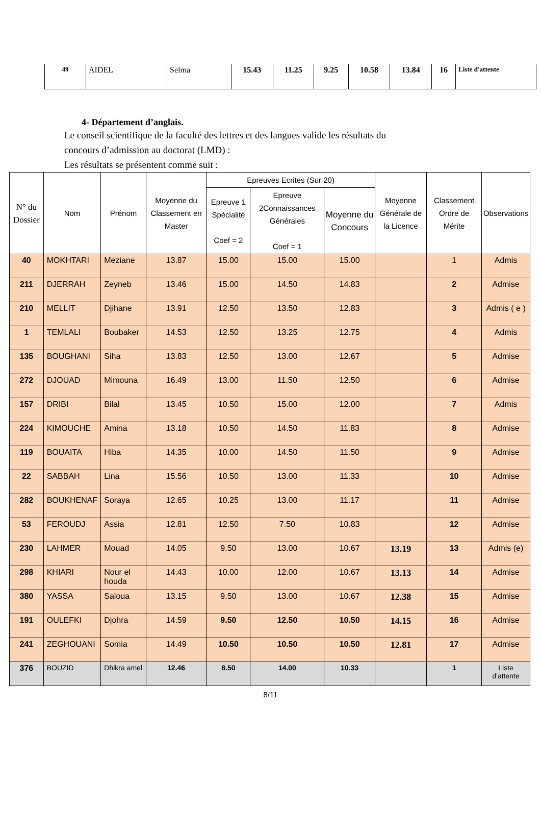| 49 | AIDEL | Selma | 15.43 | 11.25 | 9.25 | 10.58 | 13.84 | 16 | Liste d'attente |
4- Département d’anglais.
Le conseil scientifique de la faculté des lettres et des langues valide les résultats du
concours d’admission au doctorat (LMD) :
Les résultats se présentent comme suit :
| N° du Dossier | Nom | Prénom | Moyenne du Classement en Master | Epreuves Ecrites (Sur 20) | | | Moyenne Générale de la Licence | Classement Ordre de Mérite | Observations |
| --- | --- | --- | --- | --- | --- | --- | --- | --- | --- |
| | | | | Epreuve 1 Spécialité Coef = 2 | Epreuve 2Connaissances Générales Coef = 1 | Moyenne du Concours | | | |
| 40 | MOKHTARI | Meziane | 13.87 | 15.00 | 15.00 | 15.00 | | 1 | Admis |
| 211 | DJERRAH | Zeyneb | 13.46 | 15.00 | 14.50 | 14.83 | | 2 | Admise |
| 210 | MELLIT | Djihane | 13.91 | 12.50 | 13.50 | 12.83 | | 3 | Admis ( e ) |
| 1 | TEMLALI | Boubaker | 14.53 | 12.50 | 13.25 | 12.75 | | 4 | Admis |
| 135 | BOUGHANI | Siha | 13.83 | 12.50 | 13.00 | 12.67 | | 5 | Admise |
| 272 | DJOUAD | Mimouna | 16.49 | 13.00 | 11.50 | 12.50 | | 6 | Admise |
| 157 | DRIBI | Bilal | 13.45 | 10.50 | 15.00 | 12.00 | | 7 | Admis |
| 224 | KIMOUCHE | Amina | 13.18 | 10.50 | 14.50 | 11.83 | | 8 | Admise |
| 119 | BOUAITA | Hiba | 14.35 | 10.00 | 14.50 | 11.50 | | 9 | Admise |
| 22 | SABBAH | Lina | 15.56 | 10.50 | 13.00 | 11.33 | | 10 | Admise |
| 282 | BOUKHENAF | Soraya | 12.65 | 10.25 | 13.00 | 11.17 | | 11 | Admise |
| 53 | FEROUDJ | Assia | 12.81 | 12.50 | 7.50 | 10.83 | | 12 | Admise |
| 230 | LAHMER | Mouad | 14.05 | 9.50 | 13.00 | 10.67 | 13.19 | 13 | Admis (e) |
| 298 | KHIARI | Nour el houda | 14.43 | 10.00 | 12.00 | 10.67 | 13.13 | 14 | Admise |
| 380 | YASSA | Saloua | 13.15 | 9.50 | 13.00 | 10.67 | 12.38 | 15 | Admise |
| 191 | OULEFKI | Djohra | 14.59 | 9.50 | 12.50 | 10.50 | 14.15 | 16 | Admise |
| 241 | ZEGHOUANI | Somia | 14.49 | 10.50 | 10.50 | 10.50 | 12.81 | 17 | Admise |
| 376 | BOUZID | Dhikra amel | 12.46 | 8.50 | 14.00 | 10.33 | | 1 | Liste d'attente |
8/11